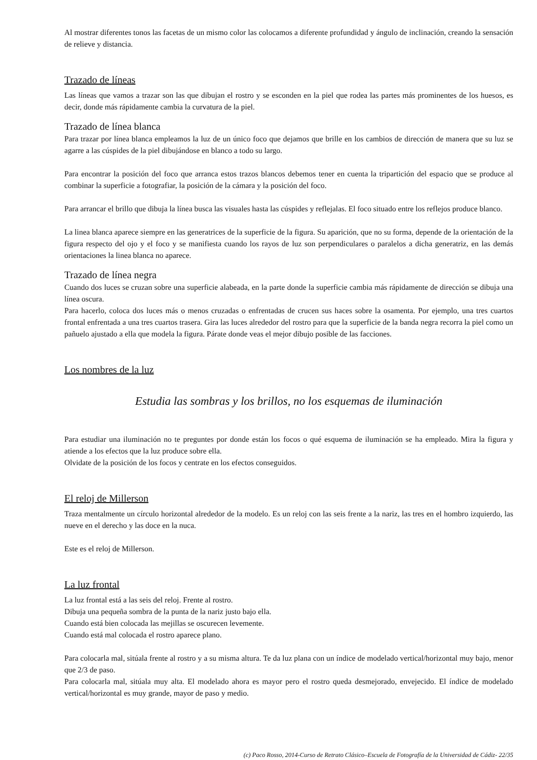Al mostrar diferentes tonos las facetas de un mismo color las colocamos a diferente profundidad y ángulo de inclinación, creando la sensación de relieve y distancia.
Trazado de líneas
Las líneas que vamos a trazar son las que dibujan el rostro y se esconden en la piel que rodea las partes más prominentes de los huesos, es decir, donde más rápidamente cambia la curvatura de la piel.
Trazado de línea blanca
Para trazar por línea blanca empleamos la luz de un único foco que dejamos que brille en los cambios de dirección de manera que su luz se agarre a las cúspides de la piel dibujándose en blanco a todo su largo.
Para encontrar la posición del foco que arranca estos trazos blancos debemos tener en cuenta la tripartición del espacio que se produce al combinar la superficie a fotografiar, la posición de la cámara y la posición del foco.
Para arrancar el brillo que dibuja la línea busca las visuales hasta las cúspides y reflejalas. El foco situado entre los reflejos produce blanco.
La linea blanca aparece siempre en las generatrices de la superficie de la figura. Su aparición, que no su forma, depende de la orientación de la figura respecto del ojo y el foco y se manifiesta cuando los rayos de luz son perpendiculares o paralelos a dicha generatriz, en las demás orientaciones la linea blanca no aparece.
Trazado de línea negra
Cuando dos luces se cruzan sobre una superficie alabeada, en la parte donde la superficie cambia más rápidamente de dirección se dibuja una línea oscura.
Para hacerlo, coloca dos luces más o menos cruzadas o enfrentadas de crucen sus haces sobre la osamenta. Por ejemplo, una tres cuartos frontal enfrentada a una tres cuartos trasera. Gira las luces alrededor del rostro para que la superficie de la banda negra recorra la piel como un pañuelo ajustado a ella que modela la figura. Párate donde veas el mejor dibujo posible de las facciones.
Los nombres de la luz
Estudia las sombras y los brillos, no los esquemas de iluminación
Para estudiar una iluminación no te preguntes por donde están los focos o qué esquema de iluminación se ha empleado. Mira la figura y atiende a los efectos que la luz produce sobre ella.
Olvidate de la posición de los focos y centrate en los efectos conseguidos.
El reloj de Millerson
Traza mentalmente un círculo horizontal alrededor de la modelo. Es un reloj con las seis frente a la nariz, las tres en el hombro izquierdo, las nueve en el derecho y las doce en la nuca.
Este es el reloj de Millerson.
La luz frontal
La luz frontal está a las seis del reloj. Frente al rostro.
Dibuja una pequeña sombra de la punta de la nariz justo bajo ella.
Cuando está bien colocada las mejillas se oscurecen levemente.
Cuando está mal colocada el rostro aparece plano.
Para colocarla mal, sitúala frente al rostro y a su misma altura. Te da luz plana con un índice de modelado vertical/horizontal muy bajo, menor que 2/3 de paso.
Para colocarla mal, sitúala muy alta. El modelado ahora es mayor pero el rostro queda desmejorado, envejecido. El índice de modelado vertical/horizontal es muy grande, mayor de paso y medio.
(c) Paco Rosso, 2014-Curso de Retrato Clásico–Escuela de Fotografía de la Universidad de Cádiz- 22/35